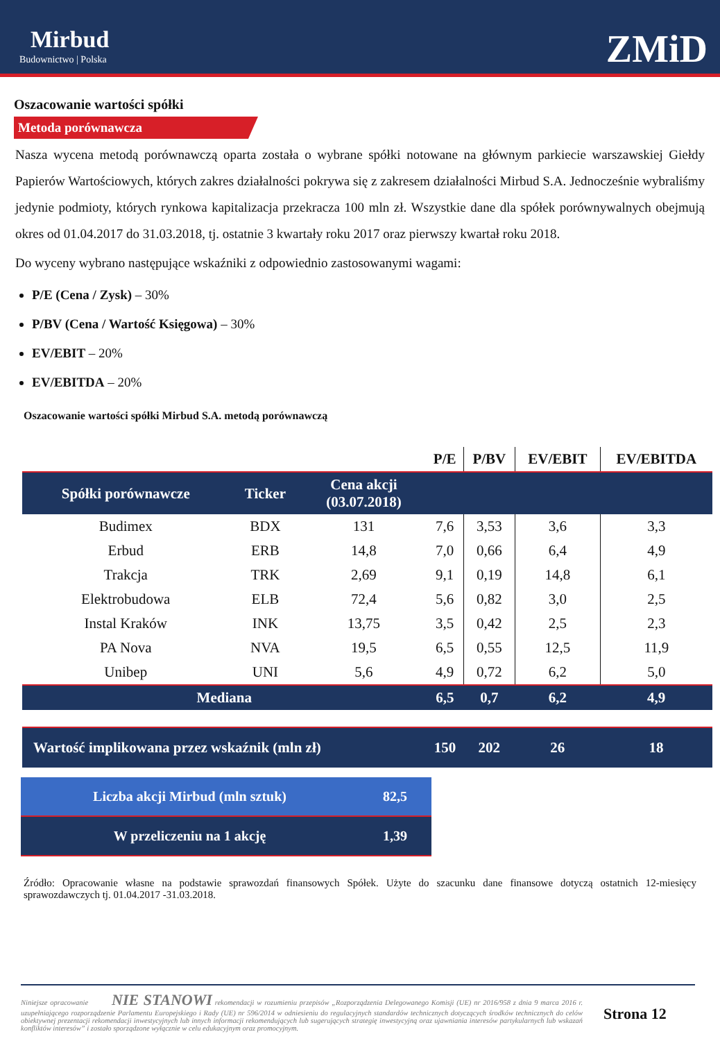Mirbud
Budownictwo | Polska
ZMiD
Oszacowanie wartości spółki
Metoda porównawcza
Nasza wycena metodą porównawczą oparta została o wybrane spółki notowane na głównym parkiecie warszawskiej Giełdy Papierów Wartościowych, których zakres działalności pokrywa się z zakresem działalności Mirbud S.A. Jednocześnie wybraliśmy jedynie podmioty, których rynkowa kapitalizacja przekracza 100 mln zł. Wszystkie dane dla spółek porównywalnych obejmują okres od 01.04.2017 do 31.03.2018, tj. ostatnie 3 kwartały roku 2017 oraz pierwszy kwartał roku 2018.
Do wyceny wybrano następujące wskaźniki z odpowiednio zastosowanymi wagami:
P/E (Cena / Zysk) – 30%
P/BV (Cena / Wartość Księgowa) – 30%
EV/EBIT – 20%
EV/EBITDA – 20%
Oszacowanie wartości spółki Mirbud S.A. metodą porównawczą
| | | | P/E | P/BV | EV/EBIT | EV/EBITDA |
| --- | --- | --- | --- | --- | --- | --- |
| Spółki porównawcze | Ticker | Cena akcji (03.07.2018) | | | | |
| Budimex | BDX | 131 | 7,6 | 3,53 | 3,6 | 3,3 |
| Erbud | ERB | 14,8 | 7,0 | 0,66 | 6,4 | 4,9 |
| Trakcja | TRK | 2,69 | 9,1 | 0,19 | 14,8 | 6,1 |
| Elektrobudowa | ELB | 72,4 | 5,6 | 0,82 | 3,0 | 2,5 |
| Instal Kraków | INK | 13,75 | 3,5 | 0,42 | 2,5 | 2,3 |
| PA Nova | NVA | 19,5 | 6,5 | 0,55 | 12,5 | 11,9 |
| Unibep | UNI | 5,6 | 4,9 | 0,72 | 6,2 | 5,0 |
| Mediana | | | 6,5 | 0,7 | 6,2 | 4,9 |
| Wartość implikowana przez wskaźnik (mln zł) | | | 150 | 202 | 26 | 18 |
| Liczba akcji Mirbud (mln sztuk) | 82,5 |
| W przeliczeniu na 1 akcję | 1,39 |
Źródło: Opracowanie własne na podstawie sprawozdań finansowych Spółek. Użyte do szacunku dane finansowe dotyczą ostatnich 12-miesięcy sprawozdawczych tj. 01.04.2017 -31.03.2018.
Niniejsze opracowanie NIE STANOWI rekomendacji w rozumieniu przepisów „Rozporządzenia Delegowanego Komisji (UE) nr 2016/958 z dnia 9 marca 2016 r. uzupełniającego rozporządzenie Parlamentu Europejskiego i Rady (UE) nr 596/2014 w odniesieniu do regulacyjnych standardów technicznych dotyczących środków technicznych do celów obiektywnej prezentacji rekomendacji inwestycyjnych lub innych informacji rekomendujących lub sugerujących strategię inwestycyjną oraz ujawniania interesów partykularnych lub wskazań konfliktów interesów” i zostało sporządzone wyłącznie w celu edukacyjnym oraz promocyjnym. Strona 12